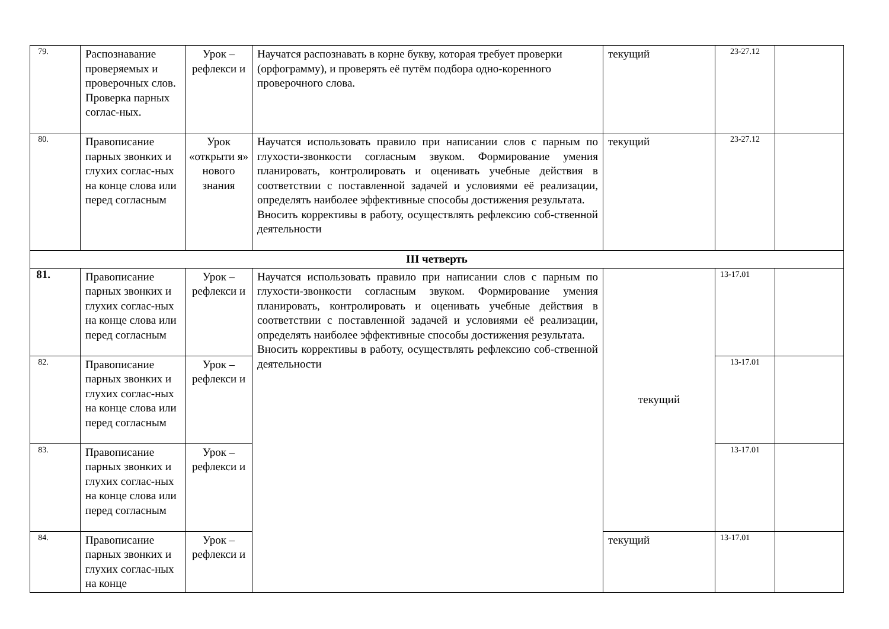| 79. | Распознавание проверяемых и проверочных слов. Проверка парных соглас-ных. | Урок – рефлекси и | Научатся распознавать в корне букву, которая требует проверки (орфограмму), и проверять её путём подбора одно-коренного проверочного слова. | текущий | 23-27.12 | |
| 80. | Правописание парных звонких и глухих соглас-ных на конце слова или перед согласным | Урок «открыти я» нового знания | Научатся использовать правило при написании слов с парным по глухости-звонкости согласным звуком. Формирование умения планировать, контролировать и оценивать учебные действия в соответствии с поставленной задачей и условиями её реализации, определять наиболее эффективные способы достижения результата. Вносить коррективы в работу, осуществлять рефлексию соб-ственной деятельности | текущий | 23-27.12 | |
| III четверть | | | | | | |
| 81. | Правописание парных звонких и глухих соглас-ных на конце слова или перед согласным | Урок – рефлекси и | Научатся использовать правило при написании слов с парным по глухости-звонкости согласным звуком. Формирование умения планировать, контролировать и оценивать учебные действия в соответствии с поставленной задачей и условиями её реализации, определять наиболее эффективные способы достижения результата. Вносить коррективы в работу, осуществлять рефлексию соб-ственной деятельности | текущий | 13-17.01 | |
| 82. | Правописание парных звонких и глухих соглас-ных на конце слова или перед согласным | Урок – рефлекси и | | | 13-17.01 | |
| 83. | Правописание парных звонких и глухих соглас-ных на конце слова или перед согласным | Урок – рефлекси и | | | 13-17.01 | |
| 84. | Правописание парных звонких и глухих соглас-ных на конце | Урок – рефлекси и | | текущий | 13-17.01 | |